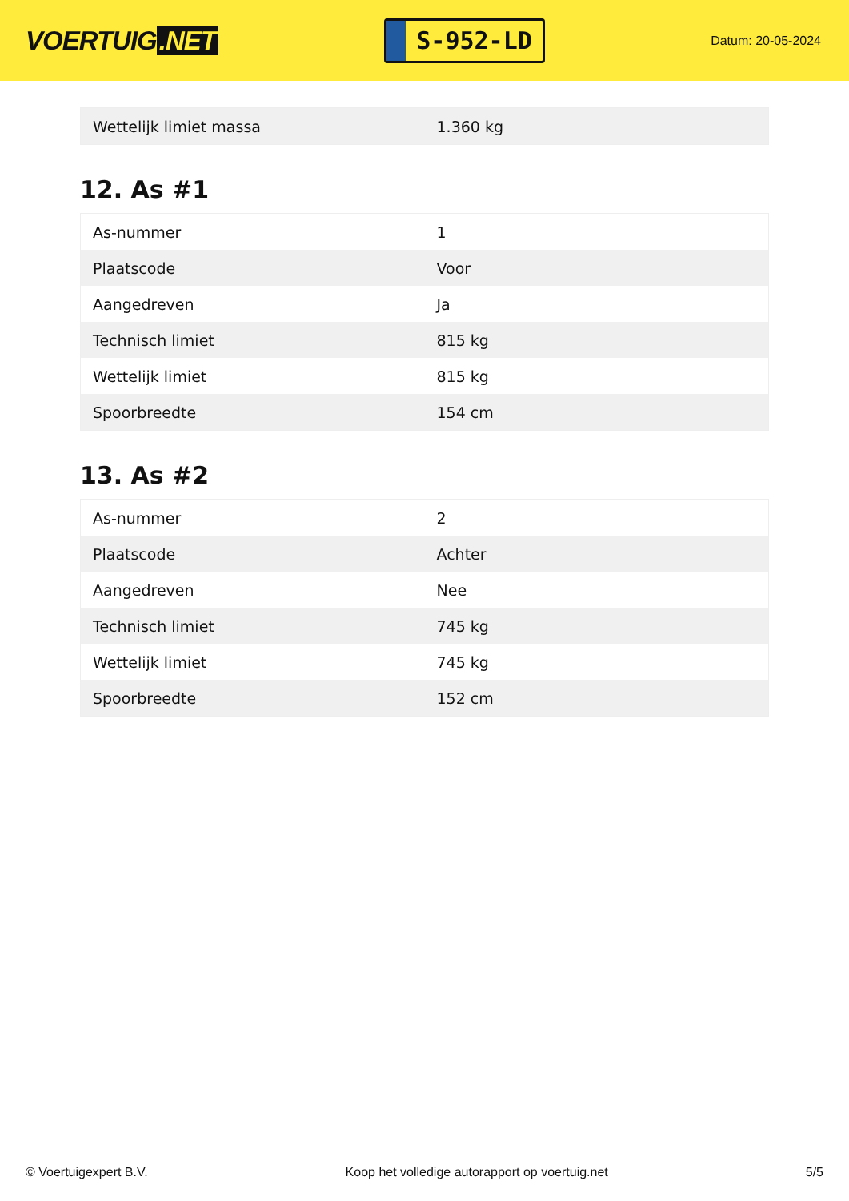VOERTUIG.NET
S-952-LD
Datum: 20-05-2024
| Wettelijk limiet massa | 1.360 kg |
12. As #1
| As-nummer | 1 |
| Plaatscode | Voor |
| Aangedreven | Ja |
| Technisch limiet | 815 kg |
| Wettelijk limiet | 815 kg |
| Spoorbreedte | 154 cm |
13. As #2
| As-nummer | 2 |
| Plaatscode | Achter |
| Aangedreven | Nee |
| Technisch limiet | 745 kg |
| Wettelijk limiet | 745 kg |
| Spoorbreedte | 152 cm |
© Voertuigexpert B.V. Koop het volledige autorapport op voertuig.net 5/5